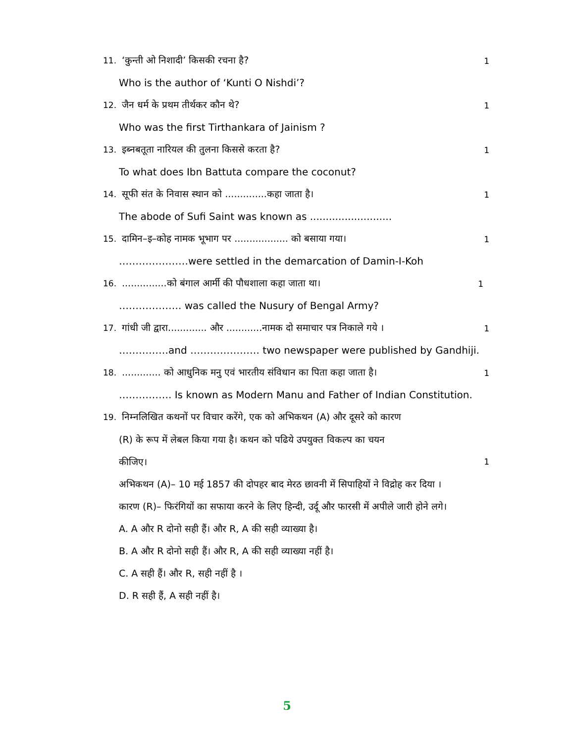11. ‘कुन्ती ओ निशादी’ किसकी रचना है? 1
Who is the author of ‘Kunti O Nishdi’?
12. जैन धर्म के प्रथम तीर्थकर कौन थे? 1
Who was the first Tirthankara of Jainism ?
13. इब्नबतूता नारियल की तुलना किससे करता है? 1
To what does Ibn Battuta compare the coconut?
14. सूफी संत के निवास स्थान को ..............कहा जाता है। 1
The abode of Sufi Saint was known as ..........................
15. दामिन–इ–कोह नामक भूभाग पर .................. को बसाया गया। 1
…………………were settled in the demarcation of Damin-I-Koh
16. ...............को बंगाल आर्मी की पौधशाला कहा जाता था। 1
………………. was called the Nusury of Bengal Army?
17. गांधी जी द्वारा............. और ............नामक दो समाचार पत्र निकाले गये । 1
……………and ………………… two newspaper were published by Gandhiji.
18. ............. को आधुनिक मनु एवं भारतीय संविधान का पिता कहा जाता है। 1
……………. Is known as Modern Manu and Father of Indian Constitution.
19. निम्नलिखित कथनों पर विचार करेंगे, एक को अभिकथन (A) और दूसरे को कारण
(R) के रूप में लेबल किया गया है। कथन को पढिये उपयुक्त विकल्प का चयन
कीजिए। 1
अभिकथन (A)– 10 मई 1857 की दोपहर बाद मेरठ छावनी में सिपाहियों ने विद्रोह कर दिया ।
कारण (R)– फिरंगियों का सफाया करने के लिए हिन्दी, उर्दू और फारसी में अपीले जारी होने लगे।
A. A और R दोनो सही हैं। और R, A की सही व्याख्या है।
B. A और R दोनो सही हैं। और R, A की सही व्याख्या नहीं है।
C. A सही हैं। और R, सही नहीं है ।
D. R सही हैं, A सही नहीं है।
5